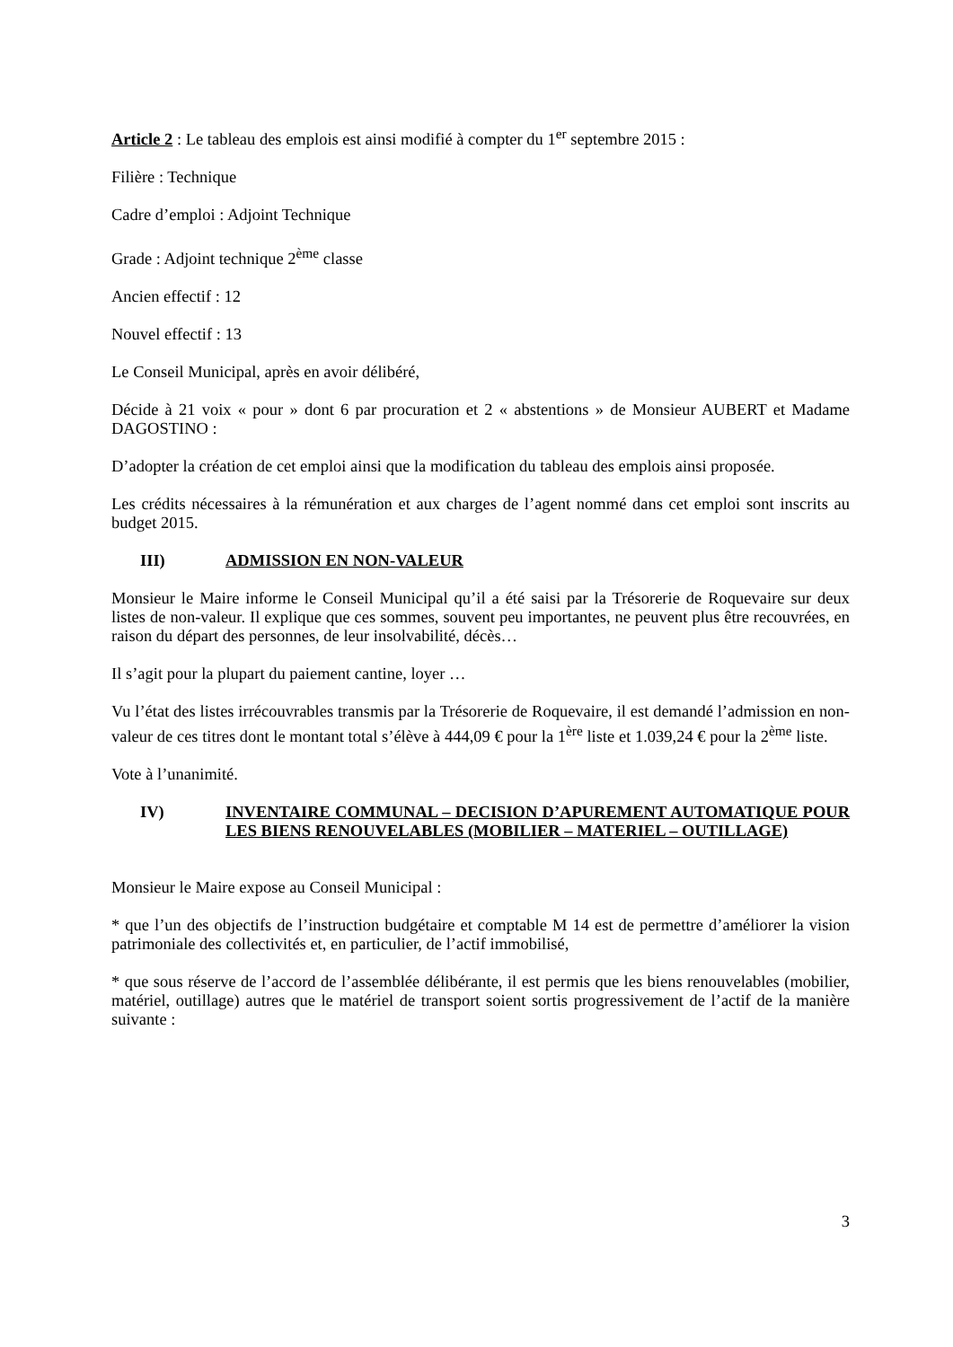Article 2 : Le tableau des emplois est ainsi modifié à compter du 1<sup>er</sup> septembre 2015 :
Filière : Technique
Cadre d’emploi : Adjoint Technique
Grade : Adjoint technique 2<sup>ème</sup> classe
Ancien effectif : 12
Nouvel effectif : 13
Le Conseil Municipal, après en avoir délibéré,
Décide à 21 voix « pour » dont 6 par procuration et 2 « abstentions » de Monsieur AUBERT et Madame DAGOSTINO :
D’adopter la création de cet emploi ainsi que la modification du tableau des emplois ainsi proposée.
Les crédits nécessaires à la rémunération et aux charges de l’agent nommé dans cet emploi sont inscrits au budget 2015.
III) ADMISSION EN NON-VALEUR
Monsieur le Maire informe le Conseil Municipal qu’il a été saisi par la Trésorerie de Roquevaire sur deux listes de non-valeur. Il explique que ces sommes, souvent peu importantes, ne peuvent plus être recouvrées, en raison du départ des personnes, de leur insolvabilité, décès…
Il s’agit pour la plupart du paiement cantine, loyer …
Vu l’état des listes irrécouvrables transmis par la Trésorerie de Roquevaire, il est demandé l’admission en non-valeur de ces titres dont le montant total s’élève à 444,09 € pour la 1<sup>ère</sup> liste et 1.039,24 € pour la 2<sup>ème</sup> liste.
Vote à l’unanimité.
IV) INVENTAIRE COMMUNAL – DECISION D’APUREMENT AUTOMATIQUE POUR LES BIENS RENOUVELABLES (MOBILIER – MATERIEL – OUTILLAGE)
Monsieur le Maire expose au Conseil Municipal :
* que l’un des objectifs de l’instruction budgétaire et comptable M 14 est de permettre d’améliorer la vision patrimoniale des collectivités et, en particulier, de l’actif immobilisé,
* que sous réserve de l’accord de l’assemblée délibérante, il est permis que les biens renouvelables (mobilier, matériel, outillage) autres que le matériel de transport soient sortis progressivement de l’actif de la manière suivante :
3